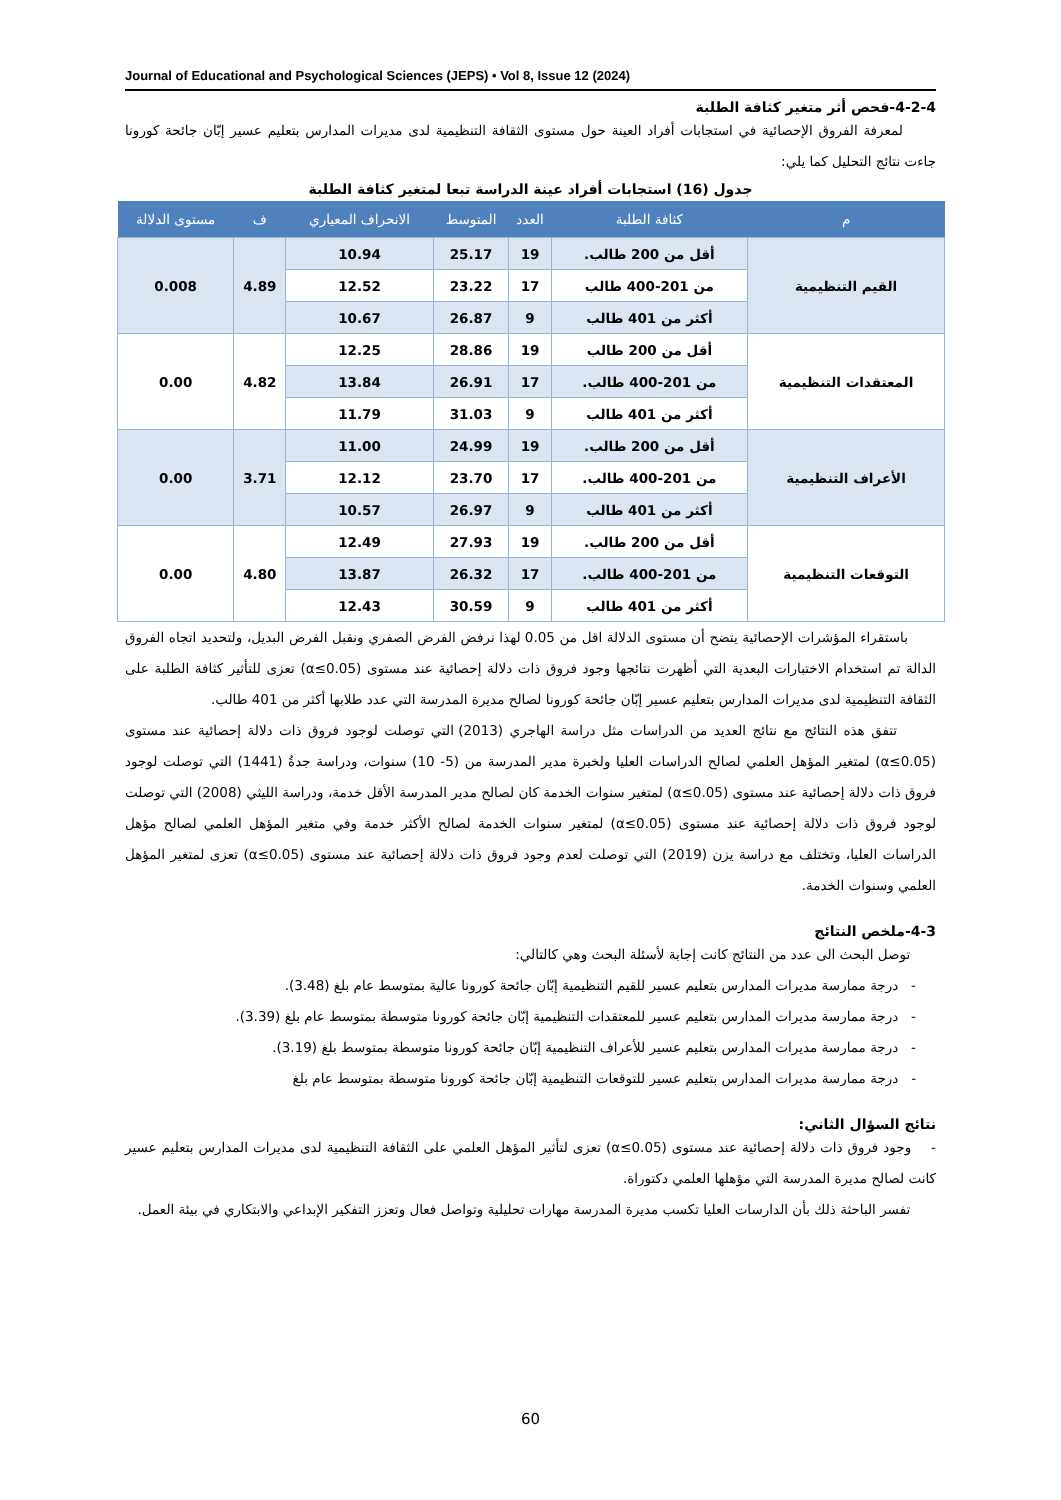Journal of Educational and Psychological Sciences (JEPS) • Vol 8, Issue 12 (2024)
4-2-4-فحص أثر متغير كثافة الطلبة
لمعرفة الفروق الإحصائية في استجابات أفراد العينة حول مستوى الثقافة التنظيمية لدى مديرات المدارس بتعليم عسير إبّان جائحة كورونا جاءت نتائج التحليل كما يلي:
جدول (16) استجابات أفراد عينة الدراسة تبعا لمتغير كثافة الطلبة
| م | كثافة الطلبة | العدد | المتوسط | الانحراف المعياري | ف | مستوى الدلالة |
| --- | --- | --- | --- | --- | --- | --- |
| القيم التنظيمية | أقل من 200 طالب. | 19 | 25.17 | 10.94 | 4.89 | 0.008 |
| | من 201-400 طالب | 17 | 23.22 | 12.52 | | |
| | أكثر من 401 طالب | 9 | 26.87 | 10.67 | | |
| المعتقدات التنظيمية | أقل من 200 طالب | 19 | 28.86 | 12.25 | 4.82 | 0.00 |
| | من 201-400 طالب. | 17 | 26.91 | 13.84 | | |
| | أكثر من 401 طالب | 9 | 31.03 | 11.79 | | |
| الأعراف التنظيمية | أقل من 200 طالب. | 19 | 24.99 | 11.00 | 3.71 | 0.00 |
| | من 201-400 طالب. | 17 | 23.70 | 12.12 | | |
| | أكثر من 401 طالب | 9 | 26.97 | 10.57 | | |
| التوقعات التنظيمية | أقل من 200 طالب. | 19 | 27.93 | 12.49 | 4.80 | 0.00 |
| | من 201-400 طالب. | 17 | 26.32 | 13.87 | | |
| | أكثر من 401 طالب | 9 | 30.59 | 12.43 | | |
باستقراء المؤشرات الإحصائية يتضح أن مستوى الدلالة اقل من 0.05 لهذا نرفض الفرض الصفري ونقبل الفرض البديل، ولتحديد اتجاه الفروق الدالة تم استخدام الاختبارات البعدية التي أظهرت نتائجها وجود فروق ذات دلالة إحصائية عند مستوى (α≤0.05) تعزى للتأثير كثافة الطلبة على الثقافة التنظيمية لدى مديرات المدارس بتعليم عسير إبّان جائحة كورونا لصالح مديرة المدرسة التي عدد طلابها أكثر من 401 طالب.
تتفق هذه النتائج مع نتائج العديد من الدراسات مثل دراسة الهاجري (2013) التي توصلت لوجود فروق ذات دلالة إحصائية عند مستوى (α≤0.05) لمتغير المؤهل العلمي لصالح الدراسات العليا ولخبرة مدير المدرسة من (5- 10) سنوات، ودراسة جدةُ (1441) التي توصلت لوجود فروق ذات دلالة إحصائية عند مستوى (α≤0.05) لمتغير سنوات الخدمة كان لصالح مدير المدرسة الأقل خدمة، ودراسة الليثي (2008) التي توصلت لوجود فروق ذات دلالة إحصائية عند مستوى (α≤0.05) لمتغير سنوات الخدمة لصالح الأكثر خدمة وفي متغير المؤهل العلمي لصالح مؤهل الدراسات العليا، وتختلف مع دراسة يزن (2019) التي توصلت لعدم وجود فروق ذات دلالة إحصائية عند مستوى (α≤0.05) تعزى لمتغير المؤهل العلمي وسنوات الخدمة.
4-3-ملخص النتائج
توصل البحث الى عدد من النتائج كانت إجابة لأسئلة البحث وهي كالتالي:
- درجة ممارسة مديرات المدارس بتعليم عسير للقيم التنظيمية إبّان جائحة كورونا عالية بمتوسط عام بلغ (3.48).
- درجة ممارسة مديرات المدارس بتعليم عسير للمعتقدات التنظيمية إبّان جائحة كورونا متوسطة بمتوسط عام بلغ (3.39).
- درجة ممارسة مديرات المدارس بتعليم عسير للأعراف التنظيمية إبّان جائحة كورونا متوسطة بمتوسط بلغ (3.19).
- درجة ممارسة مديرات المدارس بتعليم عسير للتوقعات التنظيمية إبّان جائحة كورونا متوسطة بمتوسط عام بلغ
نتائج السؤال الثاني:
- وجود فروق ذات دلالة إحصائية عند مستوى (α≤0.05) تعزى لتأثير المؤهل العلمي على الثقافة التنظيمية لدى مديرات المدارس بتعليم عسير كانت لصالح مديرة المدرسة التي مؤهلها العلمي دكتوراة.
تفسر الباحثة ذلك بأن الدارسات العليا تكسب مديرة المدرسة مهارات تحليلية وتواصل فعال وتعزز التفكير الإبداعي والابتكاري في بيئة العمل.
60